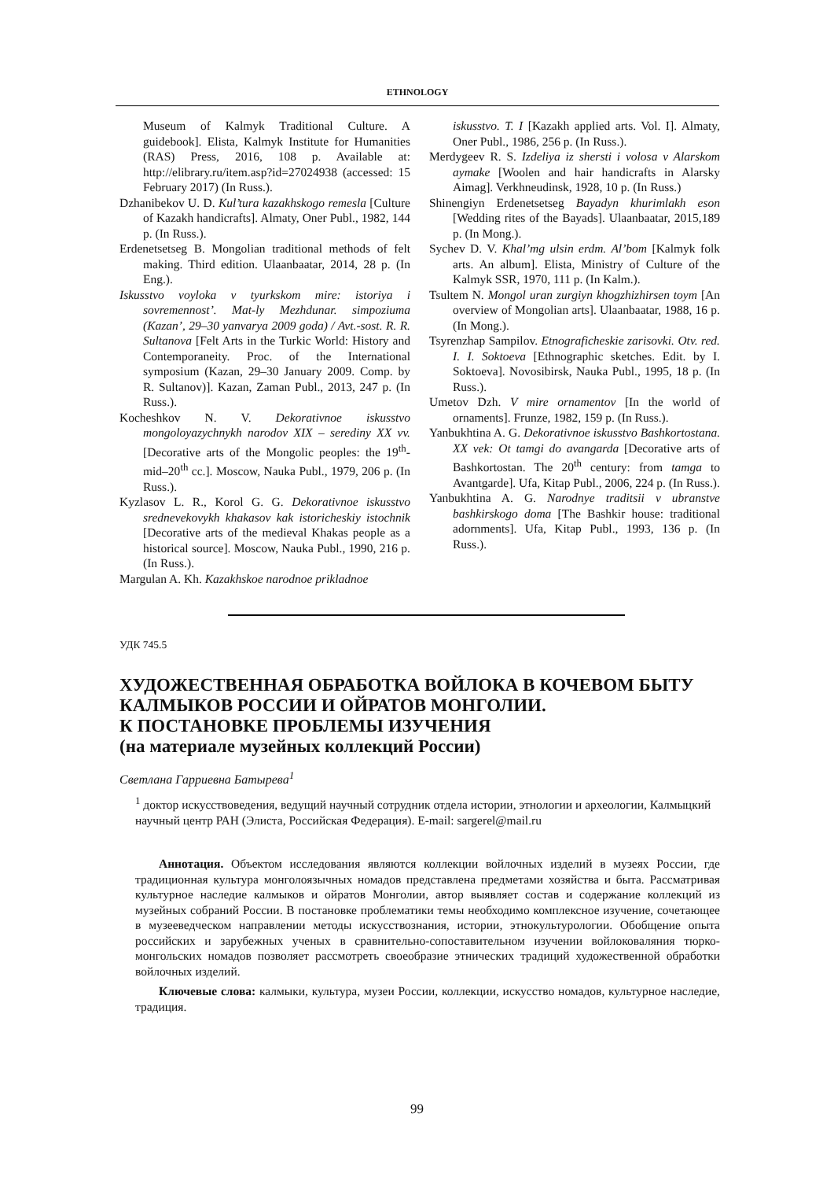ETHNOLOGY
Museum of Kalmyk Traditional Culture. A guidebook]. Elista, Kalmyk Institute for Humanities (RAS) Press, 2016, 108 p. Available at: http://elibrary.ru/item.asp?id=27024938 (accessed: 15 February 2017) (In Russ.).
Dzhanibekov U. D. Kul’tura kazakhskogo remesla [Culture of Kazakh handicrafts]. Almaty, Oner Publ., 1982, 144 p. (In Russ.).
Erdenetsetseg B. Mongolian traditional methods of felt making. Third edition. Ulaanbaatar, 2014, 28 p. (In Eng.).
Iskusstvo voyloka v tyurkskom mire: istoriya i sovremennost’. Mat-ly Mezhdunar. simpoziuma (Kazan’, 29–30 yanvarya 2009 goda) / Avt.-sost. R. R. Sultanova [Felt Arts in the Turkic World: History and Contemporaneity. Proc. of the International symposium (Kazan, 29–30 January 2009. Comp. by R. Sultanov)]. Kazan, Zaman Publ., 2013, 247 p. (In Russ.).
Kocheshkov N. V. Dekorativnoe iskusstvo mongoloyazychnykh narodov XIX – serediny XX vv. [Decorative arts of the Mongolic peoples: the 19<sup>th</sup>-mid–20<sup>th</sup> cc.]. Moscow, Nauka Publ., 1979, 206 p. (In Russ.).
Kyzlasov L. R., Korol G. G. Dekorativnoe iskusstvo srednevekovykh khakasov kak istoricheskiy istochnik [Decorative arts of the medieval Khakas people as a historical source]. Moscow, Nauka Publ., 1990, 216 p. (In Russ.).
Margulan A. Kh. Kazakhskoe narodnoe prikladnoe
iskusstvo. T. I [Kazakh applied arts. Vol. I]. Almaty, Oner Publ., 1986, 256 p. (In Russ.).
Merdygeev R. S. Izdeliya iz shersti i volosa v Alarskom aymake [Woolen and hair handicrafts in Alarsky Aimag]. Verkhneudinsk, 1928, 10 p. (In Russ.)
Shinengiyn Erdenetsetseg Bayadyn khurimlakh eson [Wedding rites of the Bayads]. Ulaanbaatar, 2015,189 p. (In Mong.).
Sychev D. V. Khal’mg ulsin erdm. Al’bom [Kalmyk folk arts. An album]. Elista, Ministry of Culture of the Kalmyk SSR, 1970, 111 p. (In Kalm.).
Tsultem N. Mongol uran zurgiyn khogzhizhirsen toym [An overview of Mongolian arts]. Ulaanbaatar, 1988, 16 p. (In Mong.).
Tsyrenzhap Sampilov. Etnograficheskie zarisovki. Otv. red. I. I. Soktoeva [Ethnographic sketches. Edit. by I. Soktoeva]. Novosibirsk, Nauka Publ., 1995, 18 p. (In Russ.).
Umetov Dzh. V mire ornamentov [In the world of ornaments]. Frunze, 1982, 159 p. (In Russ.).
Yanbukhtina A. G. Dekorativnoe iskusstvo Bashkortostana. XX vek: Ot tamgi do avangarda [Decorative arts of Bashkortostan. The 20<sup>th</sup> century: from tamga to Avantgarde]. Ufa, Kitap Publ., 2006, 224 p. (In Russ.).
Yanbukhtina A. G. Narodnye traditsii v ubranstve bashkirskogo doma [The Bashkir house: traditional adornments]. Ufa, Kitap Publ., 1993, 136 p. (In Russ.).
УДК 745.5
ХУДОЖЕСТВЕННАЯ ОБРАБОТКА ВОЙЛОКА В КОЧЕВОМ БЫТУ КАЛМЫКОВ РОССИИ И ОЙРАТОВ МОНГОЛИИ.
К ПОСТАНОВКЕ ПРОБЛЕМЫ ИЗУЧЕНИЯ
(на материале музейных коллекций России)
Светлана Гарриевна Батырева<sup>1</sup>
<sup>1</sup> доктор искусствоведения, ведущий научный сотрудник отдела истории, этнологии и археологии, Калмыцкий научный центр РАН (Элиста, Российская Федерация). E-mail: sargerel@mail.ru
Аннотация. Объектом исследования являются коллекции войлочных изделий в музеях России, где традиционная культура монголоязычных номадов представлена предметами хозяйства и быта. Рассматривая культурное наследие калмыков и ойратов Монголии, автор выявляет состав и содержание коллекций из музейных собраний России. В постановке проблематики темы необходимо комплексное изучение, сочетающее в музееведческом направлении методы искусствознания, истории, этнокультурологии. Обобщение опыта российских и зарубежных ученых в сравнительно-сопоставительном изучении войлоковаляния тюрко-монгольских номадов позволяет рассмотреть своеобразие этнических традиций художественной обработки войлочных изделий.
Ключевые слова: калмыки, культура, музеи России, коллекции, искусство номадов, культурное наследие, традиция.
99